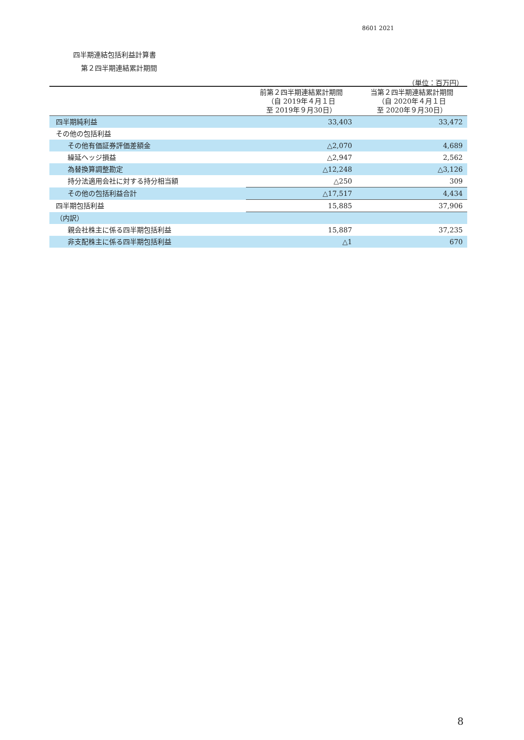8601 2021
四半期連結包括利益計算書
第２四半期連結累計期間
（単位：百万円）
| | 前第２四半期連結累計期間 （自 2019年４月１日 至 2019年９月30日） | 当第２四半期連結累計期間 （自 2020年４月１日 至 2020年９月30日） |
| --- | --- | --- |
| 四半期純利益 | 33,403 | 33,472 |
| その他の包括利益 | | |
| その他有価証券評価差額金 | △2,070 | 4,689 |
| 繰延ヘッジ損益 | △2,947 | 2,562 |
| 為替換算調整勘定 | △12,248 | △3,126 |
| 持分法適用会社に対する持分相当額 | △250 | 309 |
| その他の包括利益合計 | △17,517 | 4,434 |
| 四半期包括利益 | 15,885 | 37,906 |
| （内訳） | | |
| 親会社株主に係る四半期包括利益 | 15,887 | 37,235 |
| 非支配株主に係る四半期包括利益 | △1 | 670 |
8